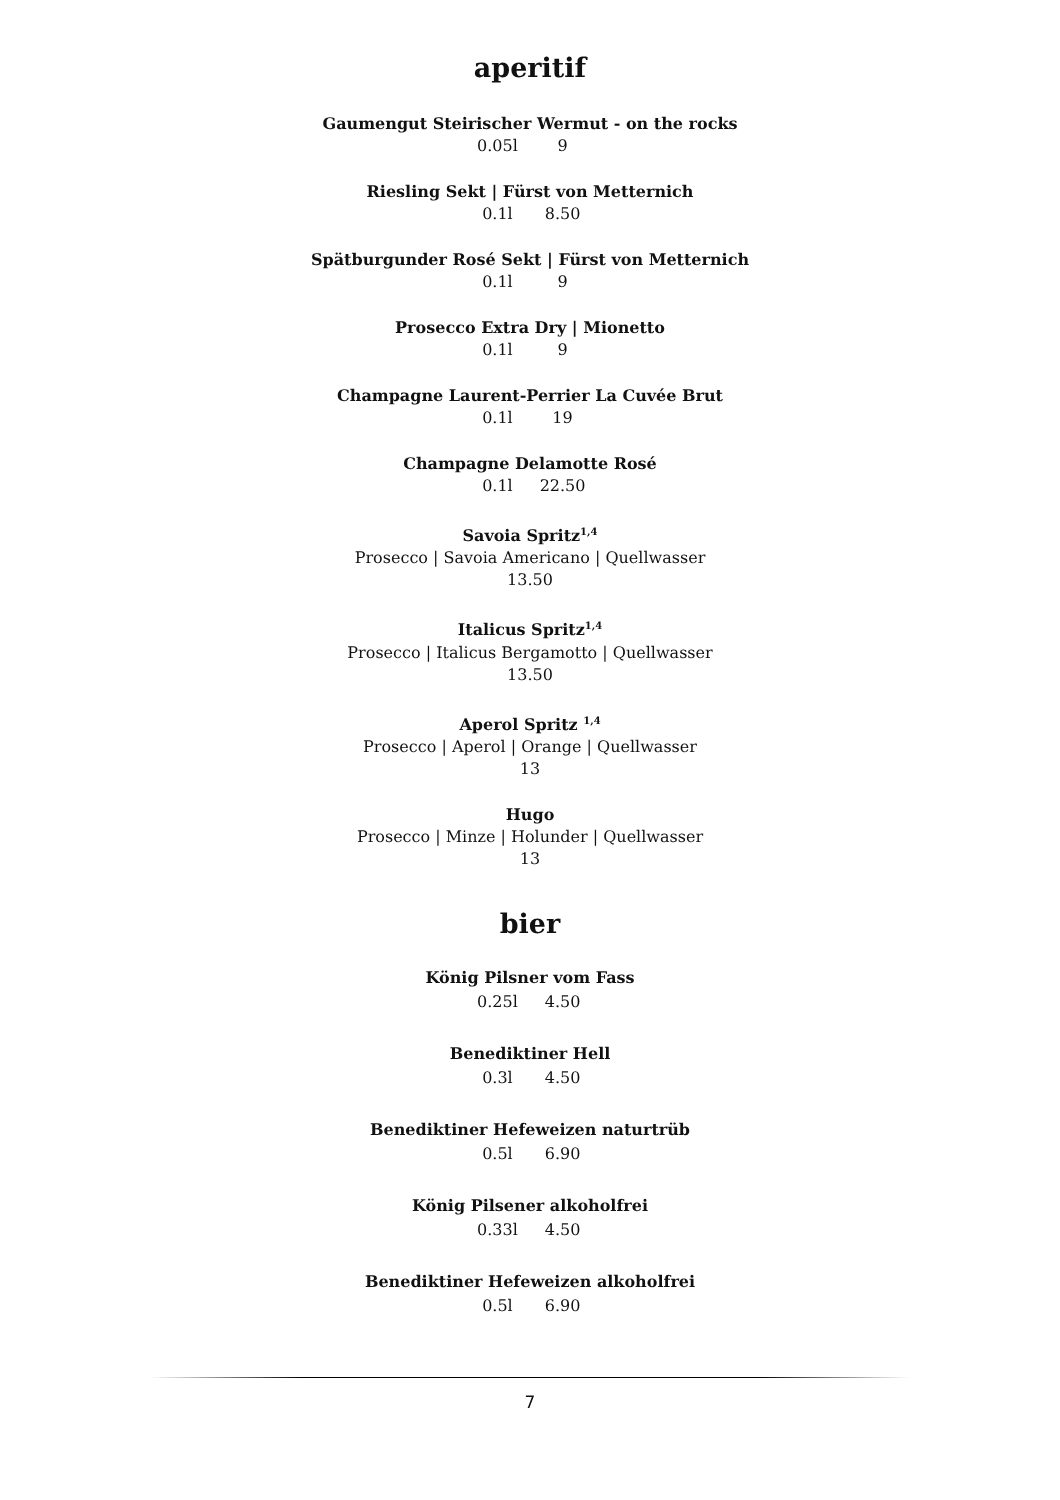aperitif
Gaumengut Steirischer Wermut - on the rocks
0.05l 9
Riesling Sekt | Fürst von Metternich
0.1l 8.50
Spätburgunder Rosé Sekt | Fürst von Metternich
0.1l 9
Prosecco Extra Dry | Mionetto
0.1l 9
Champagne Laurent-Perrier La Cuvée Brut
0.1l 19
Champagne Delamotte Rosé
0.1l 22.50
Savoia Spritz<sup>1,4</sup>
Prosecco | Savoia Americano | Quellwasser
13.50
Italicus Spritz<sup>1,4</sup>
Prosecco | Italicus Bergamotto | Quellwasser
13.50
Aperol Spritz <sup>1,4</sup>
Prosecco | Aperol | Orange | Quellwasser
13
Hugo
Prosecco | Minze | Holunder | Quellwasser
13
bier
König Pilsner vom Fass
0.25l 4.50
Benediktiner Hell
0.3l 4.50
Benediktiner Hefeweizen naturtrüb
0.5l 6.90
König Pilsener alkoholfrei
0.33l 4.50
Benediktiner Hefeweizen alkoholfrei
0.5l 6.90
7